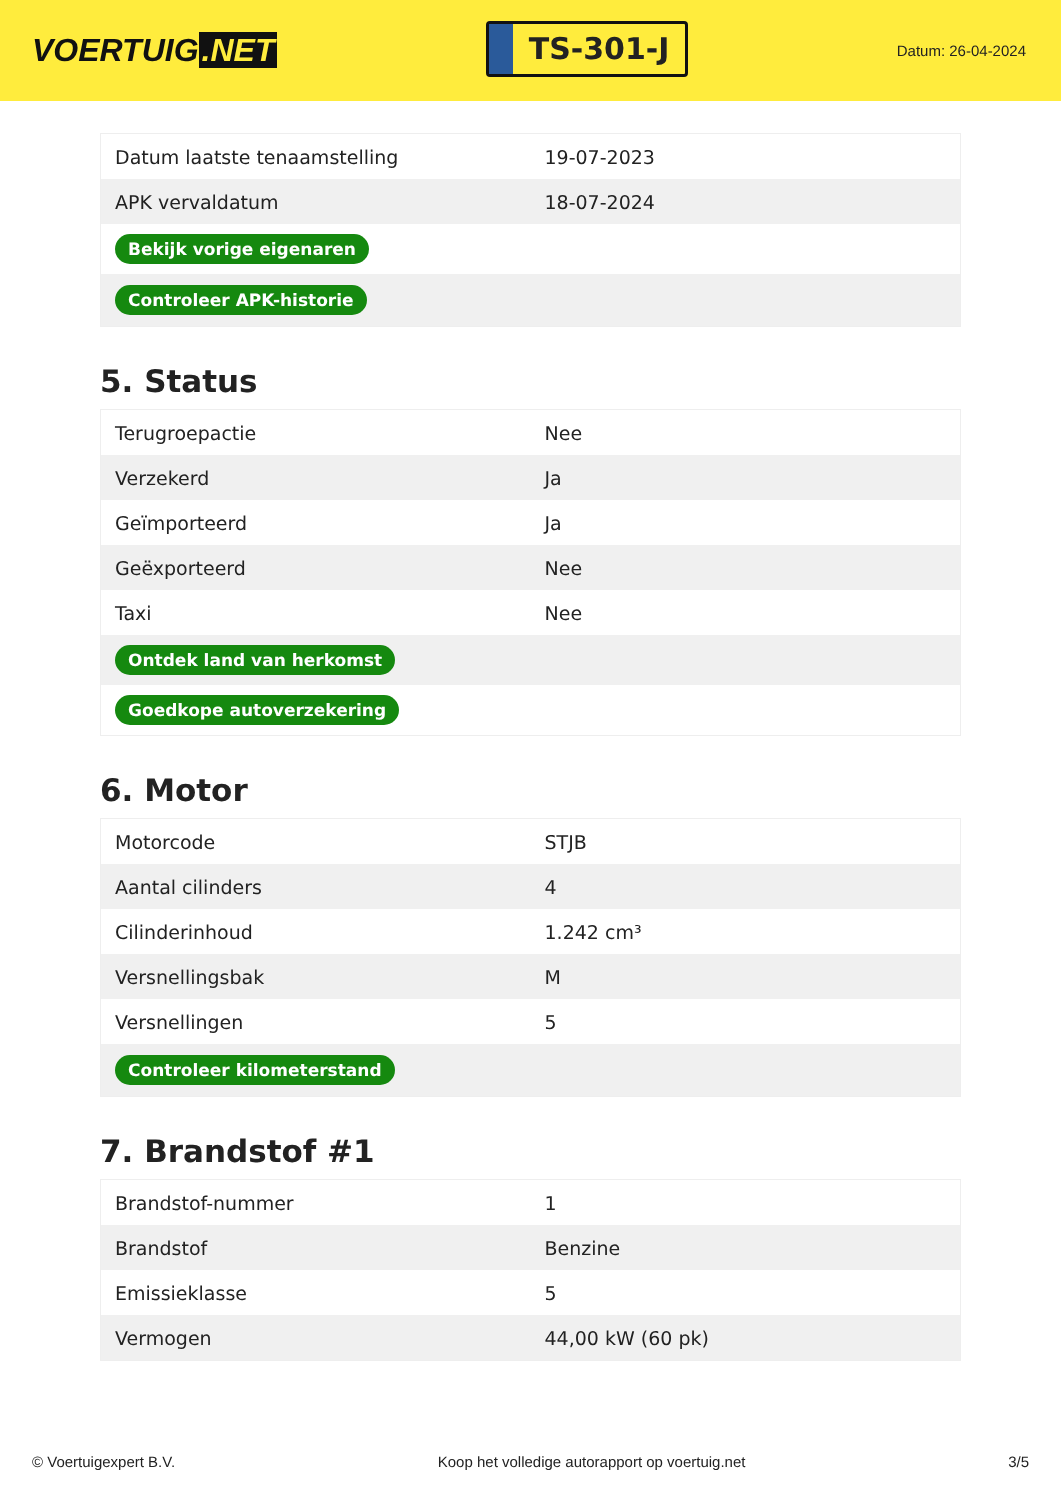VOERTUIG.NET
TS-301-J
Datum: 26-04-2024
| Datum laatste tenaamstelling | 19-07-2023 |
| APK vervaldatum | 18-07-2024 |
| Bekijk vorige eigenaren | |
| Controleer APK-historie | |
5. Status
| Terugroepactie | Nee |
| Verzekerd | Ja |
| Geïmporteerd | Ja |
| Geëxporteerd | Nee |
| Taxi | Nee |
| Ontdek land van herkomst | |
| Goedkope autoverzekering | |
6. Motor
| Motorcode | STJB |
| Aantal cilinders | 4 |
| Cilinderinhoud | 1.242 cm³ |
| Versnellingsbak | M |
| Versnellingen | 5 |
| Controleer kilometerstand | |
7. Brandstof #1
| Brandstof-nummer | 1 |
| Brandstof | Benzine |
| Emissieklasse | 5 |
| Vermogen | 44,00 kW (60 pk) |
© Voertuigexpert B.V. Koop het volledige autorapport op voertuig.net 3/5